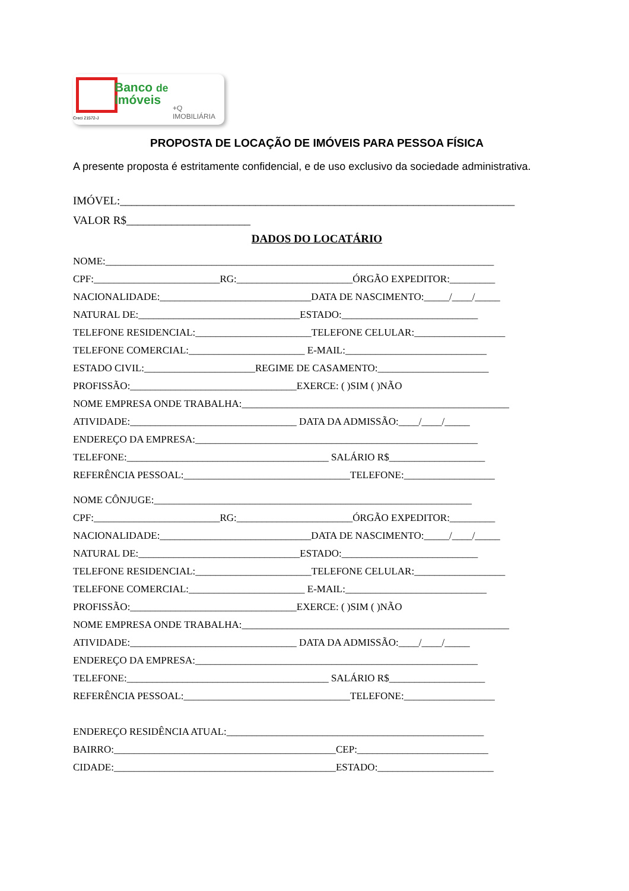Banco de
Imóveis
+Q IMOBILIÁRIA
Creci 21572-J
PROPOSTA DE LOCAÇÃO DE IMÓVEIS PARA PESSOA FÍSICA
A presente proposta é estritamente confidencial, e de uso exclusivo da sociedade administrativa.
IMÓVEL:______________________________________________________________________
VALOR R$______________________
DADOS DO LOCATÁRIO
NOME:_____________________________________________________________________________
CPF:_________________________RG:_______________________ÓRGÃO EXPEDITOR:_________
NACIONALIDADE:______________________________DATA DE NASCIMENTO:_____/____/_____
NATURAL DE:________________________________ESTADO:___________________________
TELEFONE RESIDENCIAL:_______________________TELEFONE CELULAR:__________________
TELEFONE COMERCIAL:_______________________ E-MAIL:____________________________
ESTADO CIVIL:______________________REGIME DE CASAMENTO:______________________
PROFISSÃO:_________________________________EXERCE: ( )SIM ( )NÃO
NOME EMPRESA ONDE TRABALHA:_____________________________________________________
ATIVIDADE:_________________________________ DATA DA ADMISSÃO:____/____/_____
ENDEREÇO DA EMPRESA:________________________________________________________
TELEFONE:________________________________________ SALÁRIO R$___________________
REFERÊNCIA PESSOAL:_________________________________TELEFONE:__________________
NOME CÔNJUGE:_______________________________________________________________
CPF:_________________________RG:_______________________ÓRGÃO EXPEDITOR:_________
NACIONALIDADE:______________________________DATA DE NASCIMENTO:_____/____/_____
NATURAL DE:________________________________ESTADO:___________________________
TELEFONE RESIDENCIAL:_______________________TELEFONE CELULAR:__________________
TELEFONE COMERCIAL:_______________________ E-MAIL:____________________________
PROFISSÃO:_________________________________EXERCE: ( )SIM ( )NÃO
NOME EMPRESA ONDE TRABALHA:_____________________________________________________
ATIVIDADE:_________________________________ DATA DA ADMISSÃO:____/____/_____
ENDEREÇO DA EMPRESA:________________________________________________________
TELEFONE:________________________________________ SALÁRIO R$___________________
REFERÊNCIA PESSOAL:_________________________________TELEFONE:__________________
ENDEREÇO RESIDÊNCIA ATUAL:___________________________________________________
BAIRRO:____________________________________________CEP:__________________________
CIDADE:____________________________________________ESTADO:_______________________